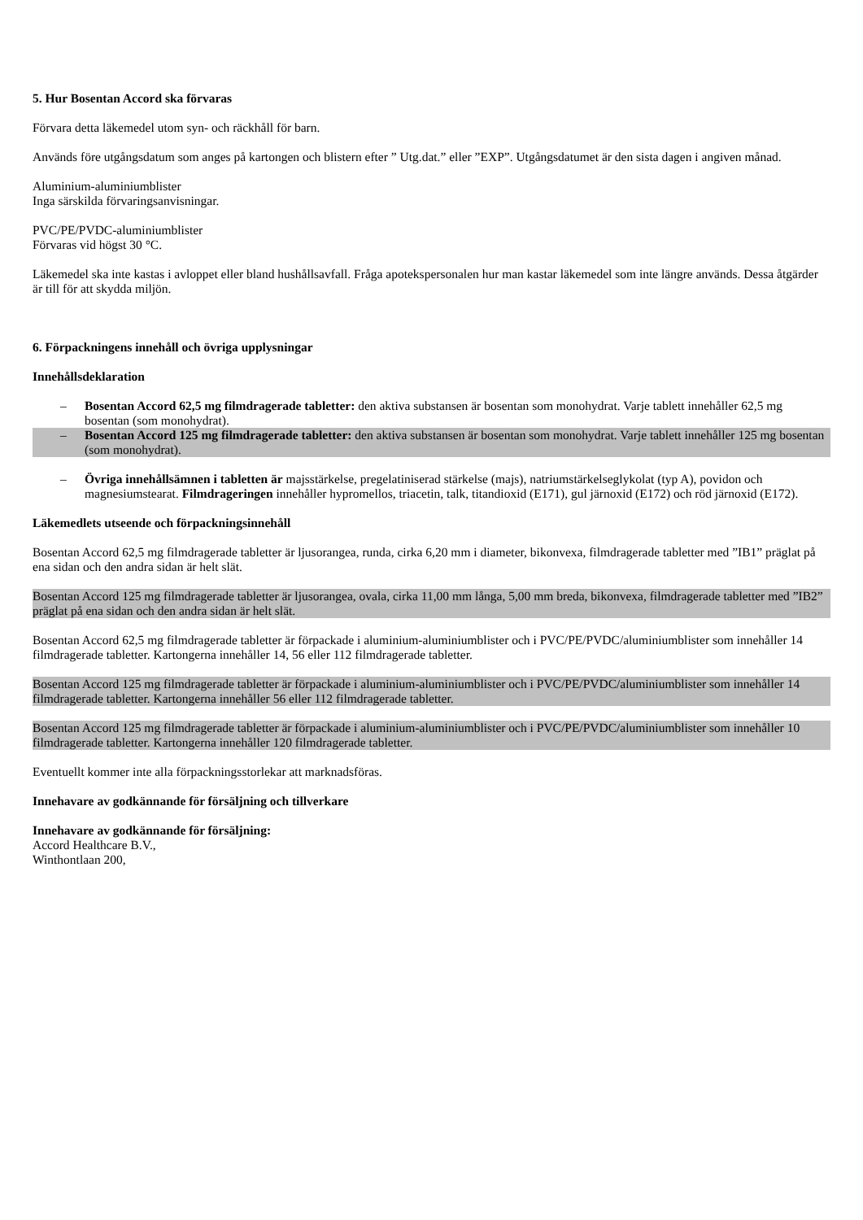5. Hur Bosentan Accord ska förvaras
Förvara detta läkemedel utom syn- och räckhåll för barn.
Används före utgångsdatum som anges på kartongen och blistern efter ” Utg.dat.” eller ”EXP”. Utgångsdatumet är den sista dagen i angiven månad.
Aluminium-aluminiumblister
Inga särskilda förvaringsanvisningar.
PVC/PE/PVDC-aluminiumblister
Förvaras vid högst 30 °C.
Läkemedel ska inte kastas i avloppet eller bland hushållsavfall. Fråga apotekspersonalen hur man kastar läkemedel som inte längre används. Dessa åtgärder är till för att skydda miljön.
6. Förpackningens innehåll och övriga upplysningar
Innehållsdeklaration
– Bosentan Accord 62,5 mg filmdragerade tabletter: den aktiva substansen är bosentan som monohydrat. Varje tablett innehåller 62,5 mg bosentan (som monohydrat).
– Bosentan Accord 125 mg filmdragerade tabletter: den aktiva substansen är bosentan som monohydrat. Varje tablett innehåller 125 mg bosentan (som monohydrat).
– Övriga innehållsämnen i tabletten är majsstärkelse, pregelatiniserad stärkelse (majs), natriumstärkelseglykolat (typ A), povidon och magnesiumstearat. Filmdrageringen innehåller hypromellos, triacetin, talk, titandioxid (E171), gul järnoxid (E172) och röd järnoxid (E172).
Läkemedlets utseende och förpackningsinnehåll
Bosentan Accord 62,5 mg filmdragerade tabletter är ljusorangea, runda, cirka 6,20 mm i diameter, bikonvexa, filmdragerade tabletter med ”IB1” präglat på ena sidan och den andra sidan är helt slät.
Bosentan Accord 125 mg filmdragerade tabletter är ljusorangea, ovala, cirka 11,00 mm långa, 5,00 mm breda, bikonvexa, filmdragerade tabletter med ”IB2” präglat på ena sidan och den andra sidan är helt slät.
Bosentan Accord 62,5 mg filmdragerade tabletter är förpackade i aluminium-aluminiumblister och i PVC/PE/PVDC/aluminiumblister som innehåller 14 filmdragerade tabletter. Kartongerna innehåller 14, 56 eller 112 filmdragerade tabletter.
Bosentan Accord 125 mg filmdragerade tabletter är förpackade i aluminium-aluminiumblister och i PVC/PE/PVDC/aluminiumblister som innehåller 14 filmdragerade tabletter. Kartongerna innehåller 56 eller 112 filmdragerade tabletter.
Bosentan Accord 125 mg filmdragerade tabletter är förpackade i aluminium-aluminiumblister och i PVC/PE/PVDC/aluminiumblister som innehåller 10 filmdragerade tabletter. Kartongerna innehåller 120 filmdragerade tabletter.
Eventuellt kommer inte alla förpackningsstorlekar att marknadsföras.
Innehavare av godkännande för försäljning och tillverkare
Innehavare av godkännande för försäljning:
Accord Healthcare B.V.,
Winthontlaan 200,